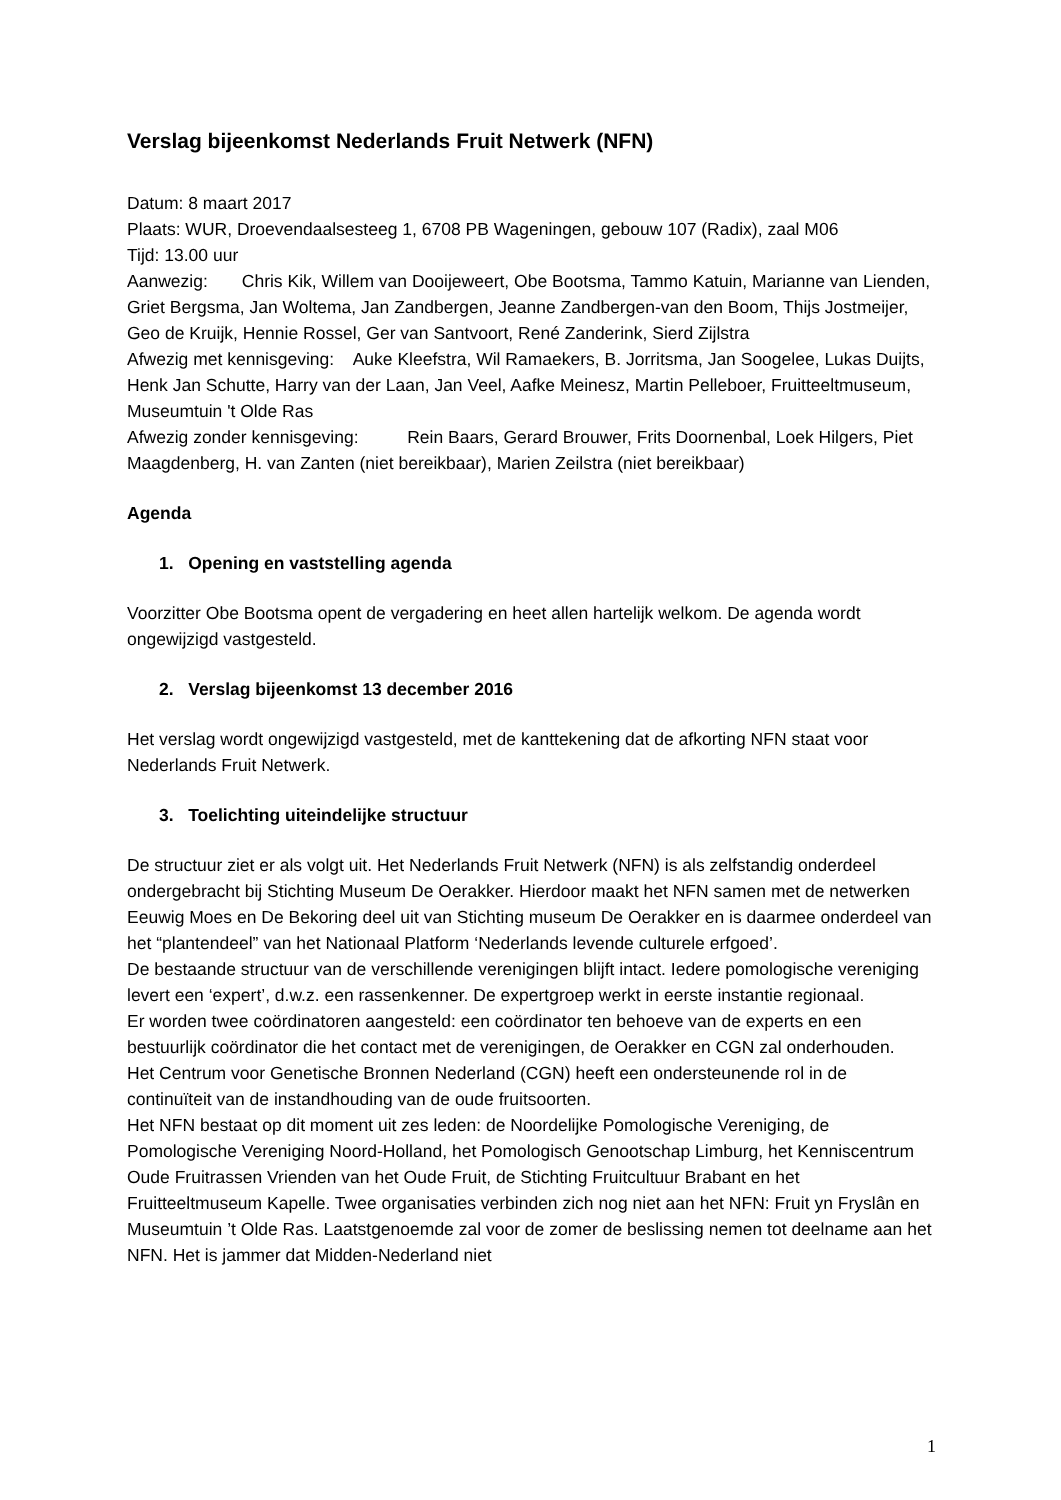Verslag bijeenkomst Nederlands Fruit Netwerk (NFN)
Datum: 8 maart 2017
Plaats: WUR, Droevendaalsesteeg 1, 6708 PB Wageningen, gebouw 107 (Radix), zaal M06
Tijd: 13.00 uur
Aanwezig: Chris Kik, Willem van Dooijeweert, Obe Bootsma, Tammo Katuin, Marianne van Lienden, Griet Bergsma, Jan Woltema, Jan Zandbergen, Jeanne Zandbergen-van den Boom, Thijs Jostmeijer, Geo de Kruijk, Hennie Rossel, Ger van Santvoort, René Zanderink, Sierd Zijlstra
Afwezig met kennisgeving: Auke Kleefstra, Wil Ramaekers, B. Jorritsma, Jan Soogelee, Lukas Duijts, Henk Jan Schutte, Harry van der Laan, Jan Veel, Aafke Meinesz, Martin Pelleboer, Fruitteeltmuseum, Museumtuin 't Olde Ras
Afwezig zonder kennisgeving: Rein Baars, Gerard Brouwer, Frits Doornenbal, Loek Hilgers, Piet Maagdenberg, H. van Zanten (niet bereikbaar), Marien Zeilstra (niet bereikbaar)
Agenda
1. Opening en vaststelling agenda
Voorzitter Obe Bootsma opent de vergadering en heet allen hartelijk welkom. De agenda wordt ongewijzigd vastgesteld.
2. Verslag bijeenkomst 13 december 2016
Het verslag wordt ongewijzigd vastgesteld, met de kanttekening dat de afkorting NFN staat voor Nederlands Fruit Netwerk.
3. Toelichting uiteindelijke structuur
De structuur ziet er als volgt uit. Het Nederlands Fruit Netwerk (NFN) is als zelfstandig onderdeel ondergebracht bij Stichting Museum De Oerakker. Hierdoor maakt het NFN samen met de netwerken Eeuwig Moes en De Bekoring deel uit van Stichting museum De Oerakker en is daarmee onderdeel van het “plantendeel” van het Nationaal Platform ‘Nederlands levende culturele erfgoed’.
De bestaande structuur van de verschillende verenigingen blijft intact. Iedere pomologische vereniging levert een ‘expert’, d.w.z. een rassenkenner. De expertgroep werkt in eerste instantie regionaal.
Er worden twee coördinatoren aangesteld: een coördinator ten behoeve van de experts en een bestuurlijk coördinator die het contact met de verenigingen, de Oerakker en CGN zal onderhouden.
Het Centrum voor Genetische Bronnen Nederland (CGN) heeft een ondersteunende rol in de continuïteit van de instandhouding van de oude fruitsoorten.
Het NFN bestaat op dit moment uit zes leden: de Noordelijke Pomologische Vereniging, de Pomologische Vereniging Noord-Holland, het Pomologisch Genootschap Limburg, het Kenniscentrum Oude Fruitrassen Vrienden van het Oude Fruit, de Stichting Fruitcultuur Brabant en het Fruitteeltmuseum Kapelle. Twee organisaties verbinden zich nog niet aan het NFN: Fruit yn Fryslân en Museumtuin ’t Olde Ras. Laatstgenoemde zal voor de zomer de beslissing nemen tot deelname aan het NFN. Het is jammer dat Midden-Nederland niet
1